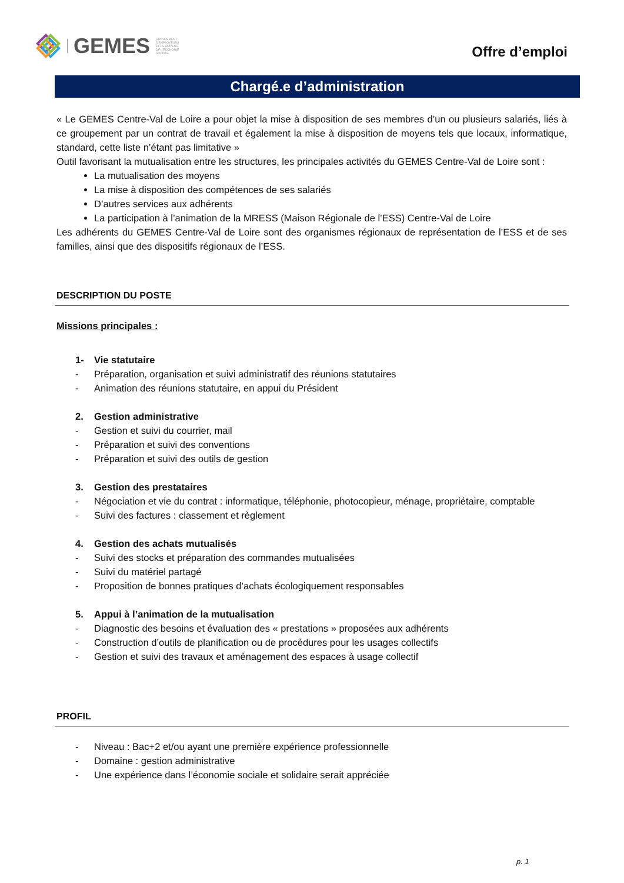GEMES
GROUPEMENT D'EMPLOYEURS ET DE MOYENS DE L'ÉCONOMIE SOCIALE
Offre d’emploi
Chargé.e d’administration
« Le GEMES Centre-Val de Loire a pour objet la mise à disposition de ses membres d’un ou plusieurs salariés, liés à ce groupement par un contrat de travail et également la mise à disposition de moyens tels que locaux, informatique, standard, cette liste n’étant pas limitative »
Outil favorisant la mutualisation entre les structures, les principales activités du GEMES Centre-Val de Loire sont :
La mutualisation des moyens
La mise à disposition des compétences de ses salariés
D’autres services aux adhérents
La participation à l’animation de la MRESS (Maison Régionale de l’ESS) Centre-Val de Loire
Les adhérents du GEMES Centre-Val de Loire sont des organismes régionaux de représentation de l’ESS et de ses familles, ainsi que des dispositifs régionaux de l’ESS.
DESCRIPTION DU POSTE
Missions principales :
1- Vie statutaire
- Préparation, organisation et suivi administratif des réunions statutaires
- Animation des réunions statutaire, en appui du Président
2. Gestion administrative
- Gestion et suivi du courrier, mail
- Préparation et suivi des conventions
- Préparation et suivi des outils de gestion
3. Gestion des prestataires
- Négociation et vie du contrat : informatique, téléphonie, photocopieur, ménage, propriétaire, comptable
- Suivi des factures : classement et règlement
4. Gestion des achats mutualisés
- Suivi des stocks et préparation des commandes mutualisées
- Suivi du matériel partagé
- Proposition de bonnes pratiques d’achats écologiquement responsables
5. Appui à l’animation de la mutualisation
- Diagnostic des besoins et évaluation des « prestations » proposées aux adhérents
- Construction d’outils de planification ou de procédures pour les usages collectifs
- Gestion et suivi des travaux et aménagement des espaces à usage collectif
PROFIL
- Niveau : Bac+2 et/ou ayant une première expérience professionnelle
- Domaine : gestion administrative
- Une expérience dans l’économie sociale et solidaire serait appréciée
p. 1